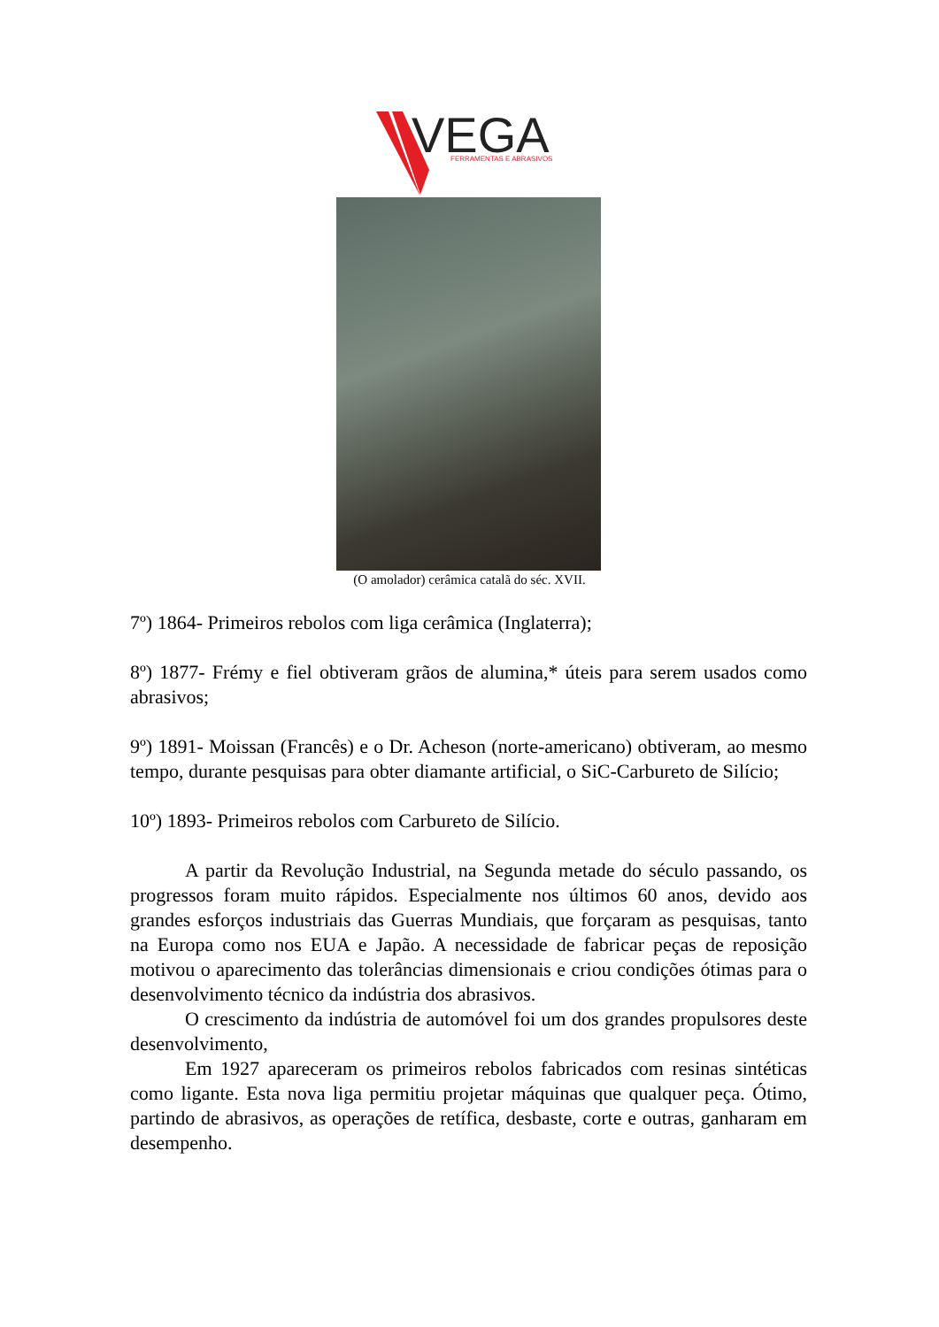VEGA
FERRAMENTAS E ABRASIVOS
(O amolador) cerâmica catalã do séc. XVII.
7º) 1864- Primeiros rebolos com liga cerâmica (Inglaterra);
8º) 1877- Frémy e fiel obtiveram grãos de alumina,* úteis para serem usados como abrasivos;
9º) 1891- Moissan (Francês) e o Dr. Acheson (norte-americano) obtiveram, ao mesmo tempo, durante pesquisas para obter diamante artificial, o SiC-Carbureto de Silício;
10º) 1893- Primeiros rebolos com Carbureto de Silício.
A partir da Revolução Industrial, na Segunda metade do século passando, os progressos foram muito rápidos. Especialmente nos últimos 60 anos, devido aos grandes esforços industriais das Guerras Mundiais, que forçaram as pesquisas, tanto na Europa como nos EUA e Japão. A necessidade de fabricar peças de reposição motivou o aparecimento das tolerâncias dimensionais e criou condições ótimas para o desenvolvimento técnico da indústria dos abrasivos.
O crescimento da indústria de automóvel foi um dos grandes propulsores deste desenvolvimento,
Em 1927 apareceram os primeiros rebolos fabricados com resinas sintéticas como ligante. Esta nova liga permitiu projetar máquinas que qualquer peça. Ótimo, partindo de abrasivos, as operações de retífica, desbaste, corte e outras, ganharam em desempenho.